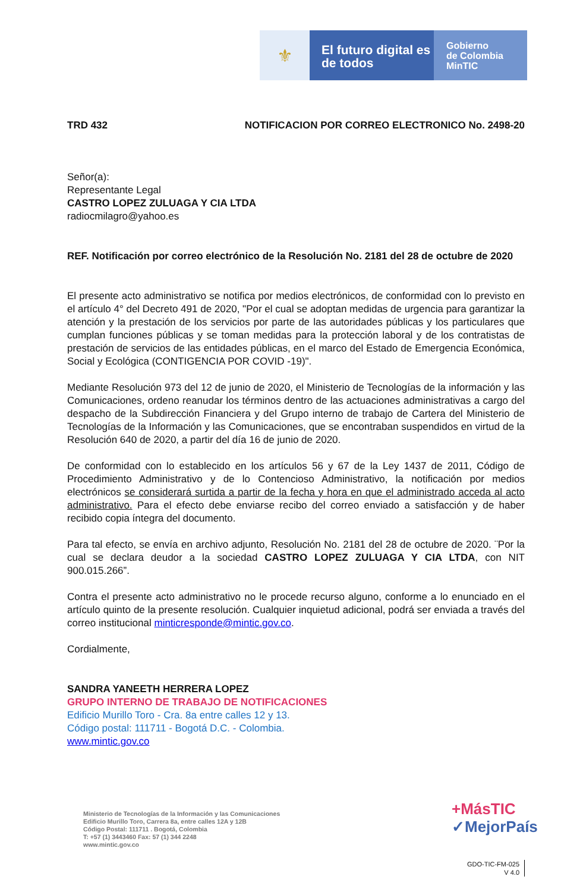⚜
El futuro digital es de todos
Gobierno
de Colombia
MinTIC
TRD 432 NOTIFICACION POR CORREO ELECTRONICO No. 2498-20
Señor(a):
Representante Legal
CASTRO LOPEZ ZULUAGA Y CIA LTDA
radiocmilagro@yahoo.es
REF. Notificación por correo electrónico de la Resolución No. 2181 del 28 de octubre de 2020
El presente acto administrativo se notifica por medios electrónicos, de conformidad con lo previsto en el artículo 4° del Decreto 491 de 2020, "Por el cual se adoptan medidas de urgencia para garantizar la atención y la prestación de los servicios por parte de las autoridades públicas y los particulares que cumplan funciones públicas y se toman medidas para la protección laboral y de los contratistas de prestación de servicios de las entidades públicas, en el marco del Estado de Emergencia Económica, Social y Ecológica (CONTIGENCIA POR COVID -19)".
Mediante Resolución 973 del 12 de junio de 2020, el Ministerio de Tecnologías de la información y las Comunicaciones, ordeno reanudar los términos dentro de las actuaciones administrativas a cargo del despacho de la Subdirección Financiera y del Grupo interno de trabajo de Cartera del Ministerio de Tecnologías de la Información y las Comunicaciones, que se encontraban suspendidos en virtud de la Resolución 640 de 2020, a partir del día 16 de junio de 2020.
De conformidad con lo establecido en los artículos 56 y 67 de la Ley 1437 de 2011, Código de Procedimiento Administrativo y de lo Contencioso Administrativo, la notificación por medios electrónicos se considerará surtida a partir de la fecha y hora en que el administrado acceda al acto administrativo. Para el efecto debe enviarse recibo del correo enviado a satisfacción y de haber recibido copia íntegra del documento.
Para tal efecto, se envía en archivo adjunto, Resolución No. 2181 del 28 de octubre de 2020. ¨Por la cual se declara deudor a la sociedad CASTRO LOPEZ ZULUAGA Y CIA LTDA, con NIT 900.015.266”.
Contra el presente acto administrativo no le procede recurso alguno, conforme a lo enunciado en el artículo quinto de la presente resolución. Cualquier inquietud adicional, podrá ser enviada a través del correo institucional minticresponde@mintic.gov.co.
Cordialmente,
SANDRA YANEETH HERRERA LOPEZ
GRUPO INTERNO DE TRABAJO DE NOTIFICACIONES
Edificio Murillo Toro - Cra. 8a entre calles 12 y 13.
Código postal: 111711 - Bogotá D.C. - Colombia.
www.mintic.gov.co
Ministerio de Tecnologías de la Información y las Comunicaciones
Edificio Murillo Toro, Carrera 8a, entre calles 12A y 12B
Código Postal: 111711 . Bogotá, Colombia
T: +57 (1) 3443460 Fax: 57 (1) 344 2248
www.mintic.gov.co
+MásTIC
✓MejorPaís
GDO-TIC-FM-025
V 4.0